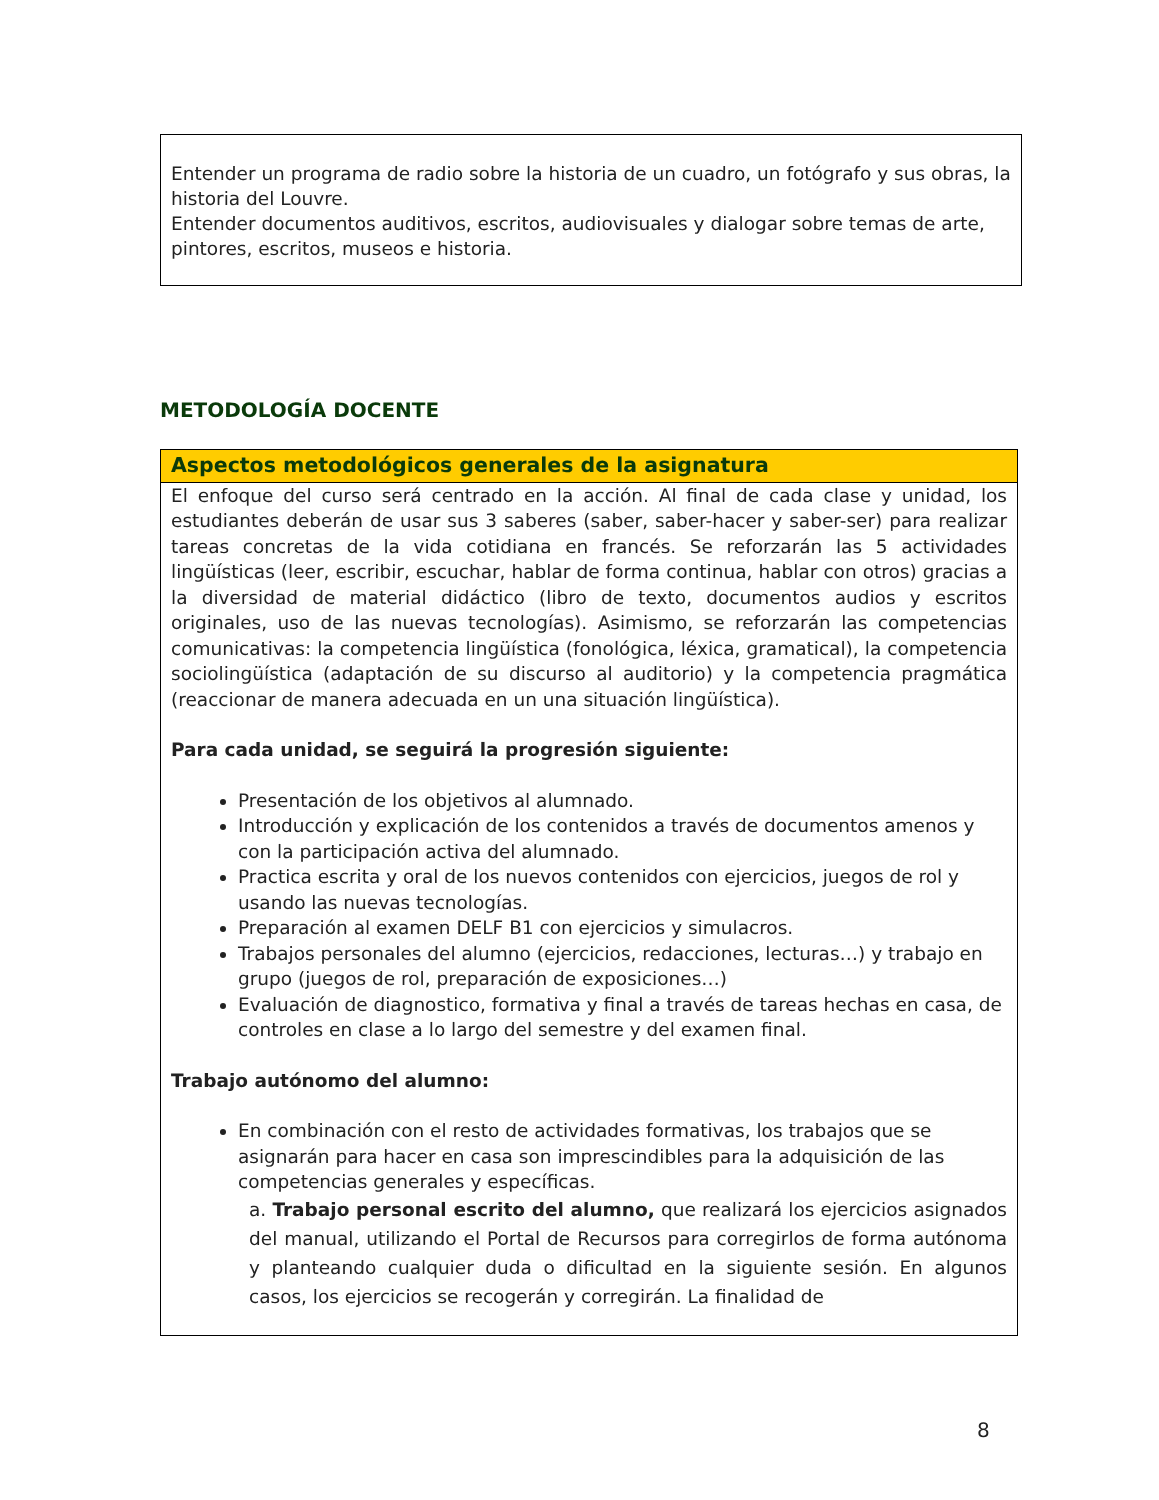Entender un programa de radio sobre la historia de un cuadro, un fotógrafo y sus obras, la historia del Louvre.
Entender documentos auditivos, escritos, audiovisuales y dialogar sobre temas de arte, pintores, escritos, museos e historia.
METODOLOGÍA DOCENTE
Aspectos metodológicos generales de la asignatura
El enfoque del curso será centrado en la acción. Al final de cada clase y unidad, los estudiantes deberán de usar sus 3 saberes (saber, saber-hacer y saber-ser) para realizar tareas concretas de la vida cotidiana en francés. Se reforzarán las 5 actividades lingüísticas (leer, escribir, escuchar, hablar de forma continua, hablar con otros) gracias a la diversidad de material didáctico (libro de texto, documentos audios y escritos originales, uso de las nuevas tecnologías). Asimismo, se reforzarán las competencias comunicativas: la competencia lingüística (fonológica, léxica, gramatical), la competencia sociolingüística (adaptación de su discurso al auditorio) y la competencia pragmática (reaccionar de manera adecuada en un una situación lingüística).
Para cada unidad, se seguirá la progresión siguiente:
Presentación de los objetivos al alumnado.
Introducción y explicación de los contenidos a través de documentos amenos y con la participación activa del alumnado.
Practica escrita y oral de los nuevos contenidos con ejercicios, juegos de rol y usando las nuevas tecnologías.
Preparación al examen DELF B1 con ejercicios y simulacros.
Trabajos personales del alumno (ejercicios, redacciones, lecturas…) y trabajo en grupo (juegos de rol, preparación de exposiciones…)
Evaluación de diagnostico, formativa y final a través de tareas hechas en casa, de controles en clase a lo largo del semestre y del examen final.
Trabajo autónomo del alumno:
En combinación con el resto de actividades formativas, los trabajos que se asignarán para hacer en casa son imprescindibles para la adquisición de las competencias generales y específicas.
a. Trabajo personal escrito del alumno, que realizará los ejercicios asignados del manual, utilizando el Portal de Recursos para corregirlos de forma autónoma y planteando cualquier duda o dificultad en la siguiente sesión. En algunos casos, los ejercicios se recogerán y corregirán. La finalidad de
8